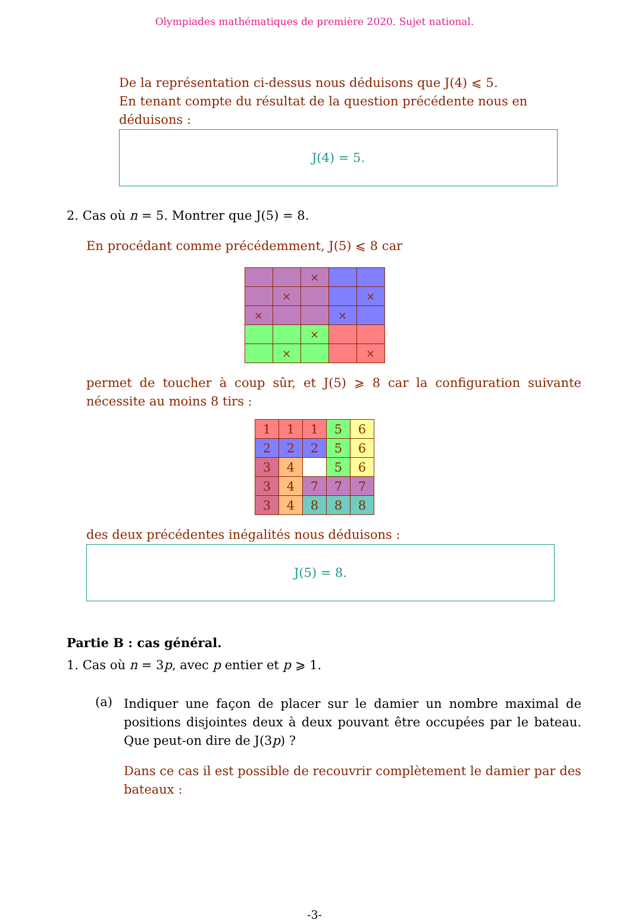Olympiades mathématiques de première 2020. Sujet national.
De la représentation ci-dessus nous déduisons que J(4) ⩽ 5.
En tenant compte du résultat de la question précédente nous en déduisons :
J(4) = 5.
2. Cas où n = 5. Montrer que J(5) = 8.
En procédant comme précédemment, J(5) ⩽ 8 car
| | | × | | |
| | × | | | × |
| × | | | × | |
| | | × | | |
| | × | | | × |
permet de toucher à coup sûr, et J(5) ⩾ 8 car la configuration suivante nécessite au moins 8 tirs :
| 1 | 1 | 1 | 5 | 6 |
| 2 | 2 | 2 | 5 | 6 |
| 3 | 4 | | 5 | 6 |
| 3 | 4 | 7 | 7 | 7 |
| 3 | 4 | 8 | 8 | 8 |
des deux précédentes inégalités nous déduisons :
J(5) = 8.
Partie B : cas général.
1. Cas où n = 3p, avec p entier et p ⩾ 1.
(a)
Indiquer une façon de placer sur le damier un nombre maximal de positions disjointes deux à deux pouvant être occupées par le bateau. Que peut-on dire de J(3p) ?
Dans ce cas il est possible de recouvrir complètement le damier par des bateaux :
-3-